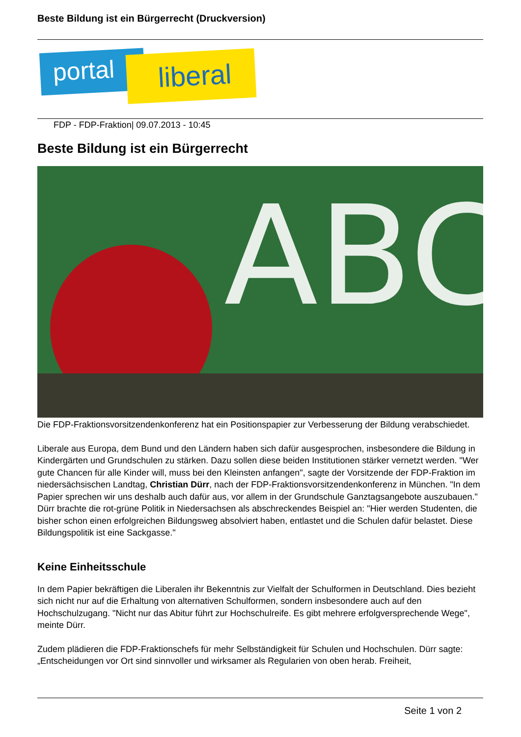Beste Bildung ist ein Bürgerrecht (Druckversion)
portal liberal
FDP - FDP-Fraktion| 09.07.2013 - 10:45
Beste Bildung ist ein Bürgerrecht
ABC
Die FDP-Fraktionsvorsitzendenkonferenz hat ein Positionspapier zur Verbesserung der Bildung verabschiedet.
Liberale aus Europa, dem Bund und den Ländern haben sich dafür ausgesprochen, insbesondere die Bildung in Kindergärten und Grundschulen zu stärken. Dazu sollen diese beiden Institutionen stärker vernetzt werden. "Wer gute Chancen für alle Kinder will, muss bei den Kleinsten anfangen", sagte der Vorsitzende der FDP-Fraktion im niedersächsischen Landtag, Christian Dürr, nach der FDP-Fraktionsvorsitzendenkonferenz in München. "In dem Papier sprechen wir uns deshalb auch dafür aus, vor allem in der Grundschule Ganztagsangebote auszubauen." Dürr brachte die rot-grüne Politik in Niedersachsen als abschreckendes Beispiel an: "Hier werden Studenten, die bisher schon einen erfolgreichen Bildungsweg absolviert haben, entlastet und die Schulen dafür belastet. Diese Bildungspolitik ist eine Sackgasse."
Keine Einheitsschule
In dem Papier bekräftigen die Liberalen ihr Bekenntnis zur Vielfalt der Schulformen in Deutschland. Dies bezieht sich nicht nur auf die Erhaltung von alternativen Schulformen, sondern insbesondere auch auf den Hochschulzugang. "Nicht nur das Abitur führt zur Hochschulreife. Es gibt mehrere erfolgversprechende Wege", meinte Dürr.
Zudem plädieren die FDP-Fraktionschefs für mehr Selbständigkeit für Schulen und Hochschulen. Dürr sagte: „Entscheidungen vor Ort sind sinnvoller und wirksamer als Regularien von oben herab. Freiheit,
Seite 1 von 2